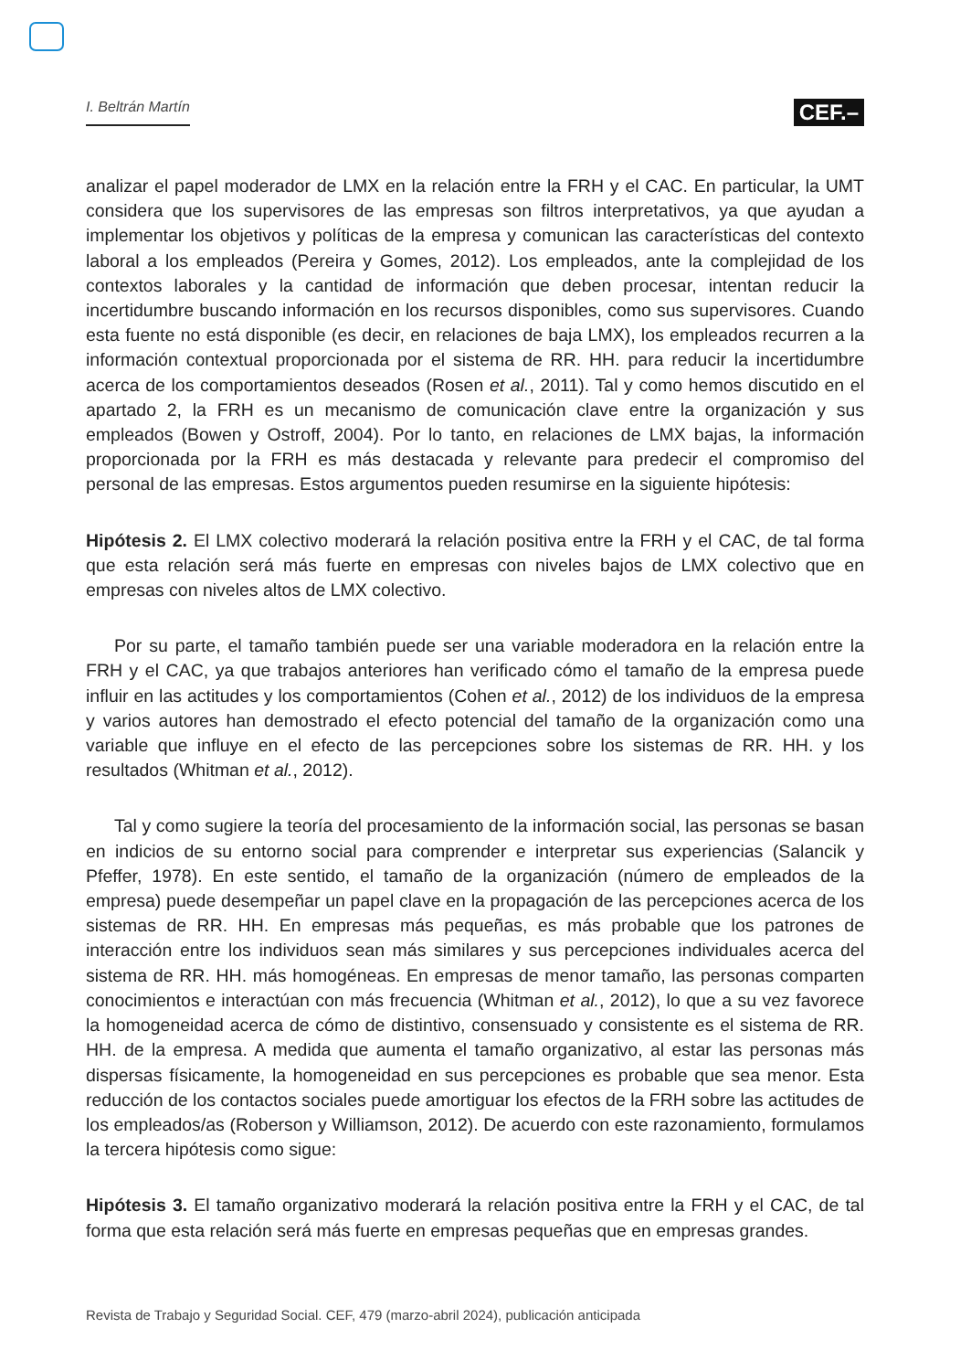I. Beltrán Martín CEF.–
analizar el papel moderador de LMX en la relación entre la FRH y el CAC. En particular, la UMT considera que los supervisores de las empresas son filtros interpretativos, ya que ayudan a implementar los objetivos y políticas de la empresa y comunican las características del contexto laboral a los empleados (Pereira y Gomes, 2012). Los empleados, ante la complejidad de los contextos laborales y la cantidad de información que deben procesar, intentan reducir la incertidumbre buscando información en los recursos disponibles, como sus supervisores. Cuando esta fuente no está disponible (es decir, en relaciones de baja LMX), los empleados recurren a la información contextual proporcionada por el sistema de RR. HH. para reducir la incertidumbre acerca de los comportamientos deseados (Rosen et al., 2011). Tal y como hemos discutido en el apartado 2, la FRH es un mecanismo de comunicación clave entre la organización y sus empleados (Bowen y Ostroff, 2004). Por lo tanto, en relaciones de LMX bajas, la información proporcionada por la FRH es más destacada y relevante para predecir el compromiso del personal de las empresas. Estos argumentos pueden resumirse en la siguiente hipótesis:
Hipótesis 2. El LMX colectivo moderará la relación positiva entre la FRH y el CAC, de tal forma que esta relación será más fuerte en empresas con niveles bajos de LMX colectivo que en empresas con niveles altos de LMX colectivo.
Por su parte, el tamaño también puede ser una variable moderadora en la relación entre la FRH y el CAC, ya que trabajos anteriores han verificado cómo el tamaño de la empresa puede influir en las actitudes y los comportamientos (Cohen et al., 2012) de los individuos de la empresa y varios autores han demostrado el efecto potencial del tamaño de la organización como una variable que influye en el efecto de las percepciones sobre los sistemas de RR. HH. y los resultados (Whitman et al., 2012).
Tal y como sugiere la teoría del procesamiento de la información social, las personas se basan en indicios de su entorno social para comprender e interpretar sus experiencias (Salancik y Pfeffer, 1978). En este sentido, el tamaño de la organización (número de empleados de la empresa) puede desempeñar un papel clave en la propagación de las percepciones acerca de los sistemas de RR. HH. En empresas más pequeñas, es más probable que los patrones de interacción entre los individuos sean más similares y sus percepciones individuales acerca del sistema de RR. HH. más homogéneas. En empresas de menor tamaño, las personas comparten conocimientos e interactúan con más frecuencia (Whitman et al., 2012), lo que a su vez favorece la homogeneidad acerca de cómo de distintivo, consensuado y consistente es el sistema de RR. HH. de la empresa. A medida que aumenta el tamaño organizativo, al estar las personas más dispersas físicamente, la homogeneidad en sus percepciones es probable que sea menor. Esta reducción de los contactos sociales puede amortiguar los efectos de la FRH sobre las actitudes de los empleados/as (Roberson y Williamson, 2012). De acuerdo con este razonamiento, formulamos la tercera hipótesis como sigue:
Hipótesis 3. El tamaño organizativo moderará la relación positiva entre la FRH y el CAC, de tal forma que esta relación será más fuerte en empresas pequeñas que en empresas grandes.
Revista de Trabajo y Seguridad Social. CEF, 479 (marzo-abril 2024), publicación anticipada